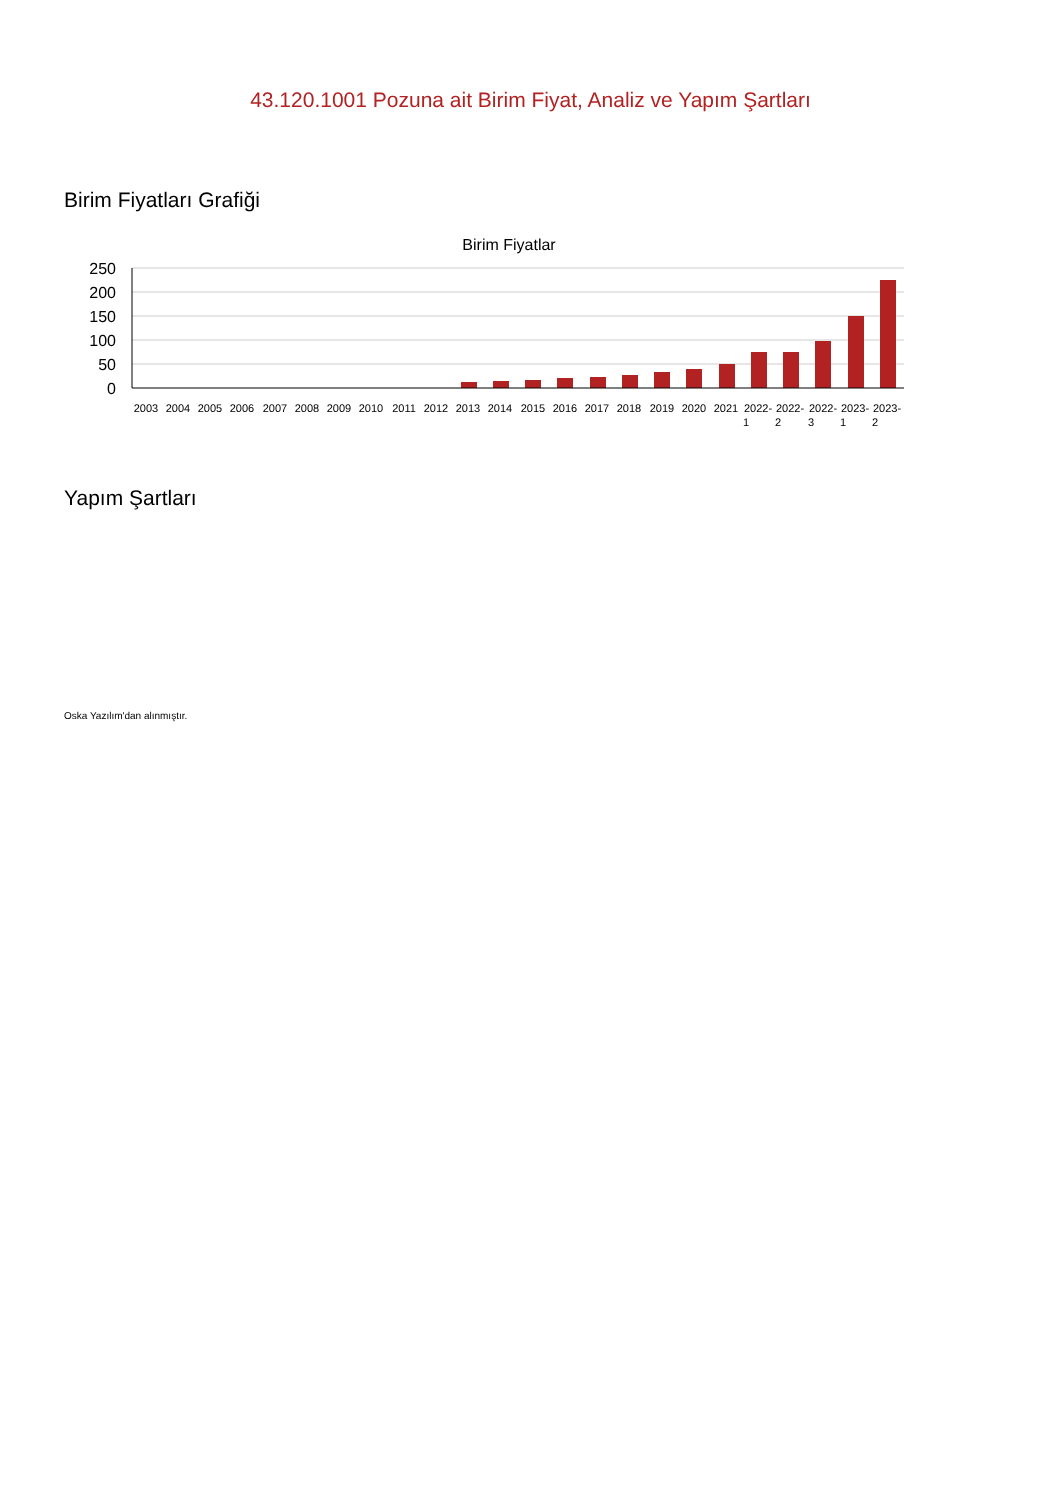43.120.1001 Pozuna ait Birim Fiyat, Analiz ve Yapım Şartları
Birim Fiyatları Grafiği
Birim Fiyatlar
250
200
150
100
50
0
2003
2004
2005
2006
2007
2008
2009
2010
2011
2012
2013
2014
2015
2016
2017
2018
2019
2020
2021
2022-
1
2022-
2
2022-
3
2023-
1
2023-
2
Yapım Şartları
Oska Yazılım'dan alınmıştır.